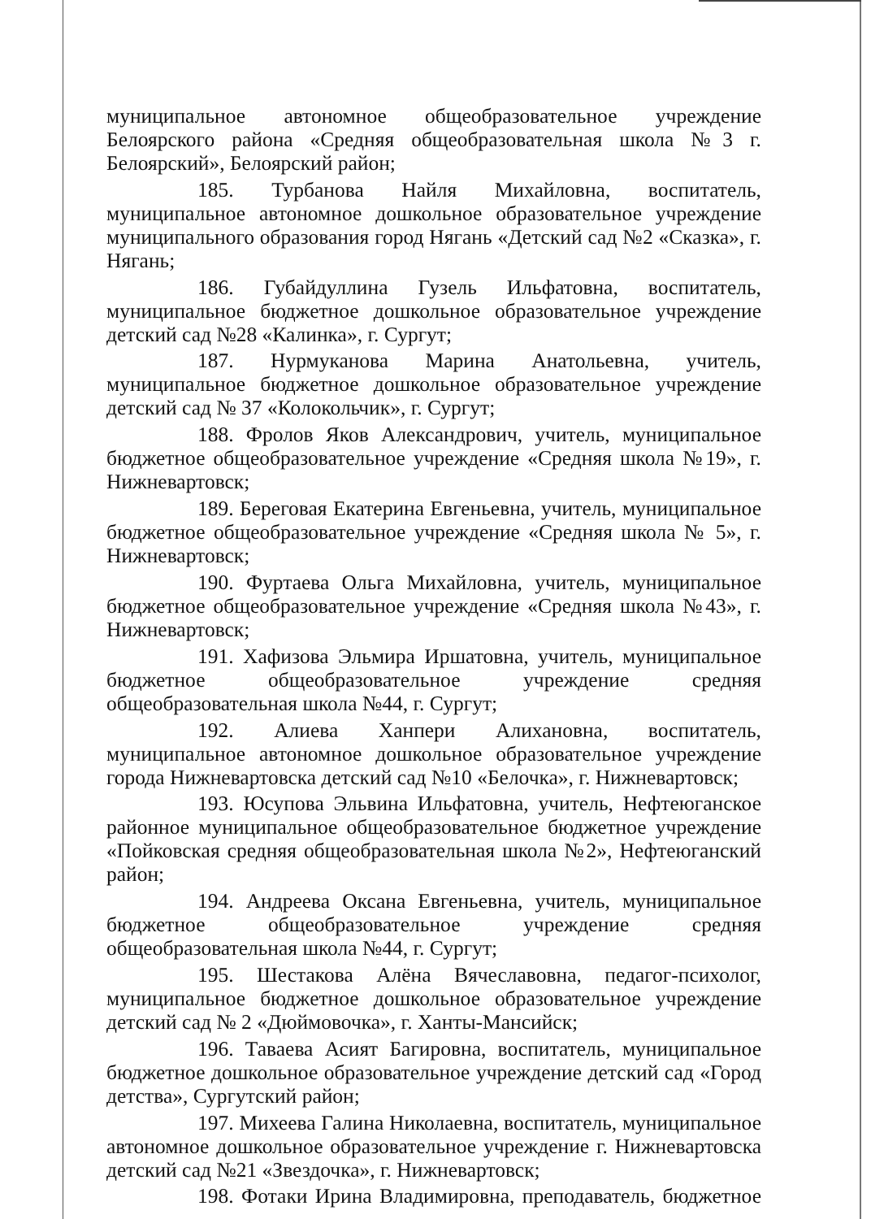муниципальное автономное общеобразовательное учреждение Белоярского района «Средняя общеобразовательная школа №3 г. Белоярский», Белоярский район;
185. Турбанова Найля Михайловна, воспитатель, муниципальное автономное дошкольное образовательное учреждение муниципального образования город Нягань «Детский сад №2 «Сказка», г. Нягань;
186. Губайдуллина Гузель Ильфатовна, воспитатель, муниципальное бюджетное дошкольное образовательное учреждение детский сад №28 «Калинка», г. Сургут;
187. Нурмуканова Марина Анатольевна, учитель, муниципальное бюджетное дошкольное образовательное учреждение детский сад № 37 «Колокольчик», г. Сургут;
188. Фролов Яков Александрович, учитель, муниципальное бюджетное общеобразовательное учреждение «Средняя школа №19», г. Нижневартовск;
189. Береговая Екатерина Евгеньевна, учитель, муниципальное бюджетное общеобразовательное учреждение «Средняя школа № 5», г. Нижневартовск;
190. Фуртаева Ольга Михайловна, учитель, муниципальное бюджетное общеобразовательное учреждение «Средняя школа №43», г. Нижневартовск;
191. Хафизова Эльмира Иршатовна, учитель, муниципальное бюджетное общеобразовательное учреждение средняя общеобразовательная школа №44, г. Сургут;
192. Алиева Ханпери Алихановна, воспитатель, муниципальное автономное дошкольное образовательное учреждение города Нижневартовска детский сад №10 «Белочка», г. Нижневартовск;
193. Юсупова Эльвина Ильфатовна, учитель, Нефтеюганское районное муниципальное общеобразовательное бюджетное учреждение «Пойковская средняя общеобразовательная школа №2», Нефтеюганский район;
194. Андреева Оксана Евгеньевна, учитель, муниципальное бюджетное общеобразовательное учреждение средняя общеобразовательная школа №44, г. Сургут;
195. Шестакова Алёна Вячеславовна, педагог-психолог, муниципальное бюджетное дошкольное образовательное учреждение детский сад № 2 «Дюймовочка», г. Ханты-Мансийск;
196. Таваева Асият Багировна, воспитатель, муниципальное бюджетное дошкольное образовательное учреждение детский сад «Город детства», Сургутский район;
197. Михеева Галина Николаевна, воспитатель, муниципальное автономное дошкольное образовательное учреждение г. Нижневартовска детский сад №21 «Звездочка», г. Нижневартовск;
198. Фотаки Ирина Владимировна, преподаватель, бюджетное